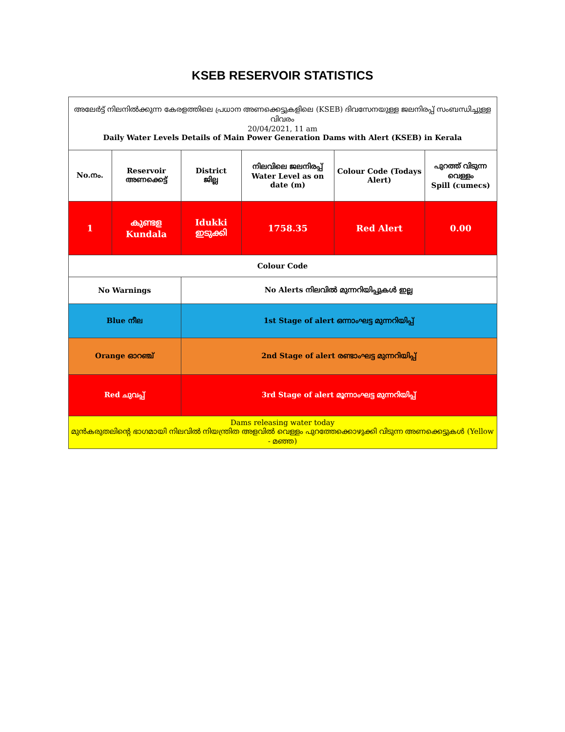KSEB RESERVOIR STATISTICS
| അലേർട്ട് നിലനിൽക്കുന്ന കേരളത്തിലെ പ്രധാന അണക്കെട്ടുകളിലെ (KSEB) ദിവസേനയുള്ള ജലനിരപ്പ് സംബന്ധിച്ചുള്ള വിവരം 20/04/2021, 11 am Daily Water Levels Details of Main Power Generation Dams with Alert (KSEB) in Kerala | | | | | |
| No.നം. | Reservoir അണക്കെട്ട് | District ജില്ല | നിലവിലെ ജലനിരപ്പ് Water Level as on date (m) | Colour Code (Todays Alert) | പുറത്ത് വിടുന്ന വെള്ളം Spill (cumecs) |
| 1 | കുണ്ടള Kundala | Idukki ഇടുക്കി | 1758.35 | Red Alert | 0.00 |
| Colour Code | | | | | |
| No Warnings | | No Alerts നിലവിൽ മുന്നറിയിപ്പുകൾ ഇല്ല | | | |
| Blue നീല | | 1st Stage of alert ഒന്നാംഘട്ട മുന്നറിയിപ്പ് | | | |
| Orange ഓറഞ്ച് | | 2nd Stage of alert രണ്ടാംഘട്ട മുന്നറിയിപ്പ് | | | |
| Red ചുവപ്പ് | | 3rd Stage of alert മൂന്നാംഘട്ട മുന്നറിയിപ്പ് | | | |
| Dams releasing water today മുൻകരുതലിന്റെ ഭാഗമായി നിലവിൽ നിയന്ത്രിത അളവിൽ വെള്ളം പുറത്തേക്കൊഴുക്കി വിടുന്ന അണക്കെട്ടുകൾ (Yellow - മഞ്ഞ) | | | | | |